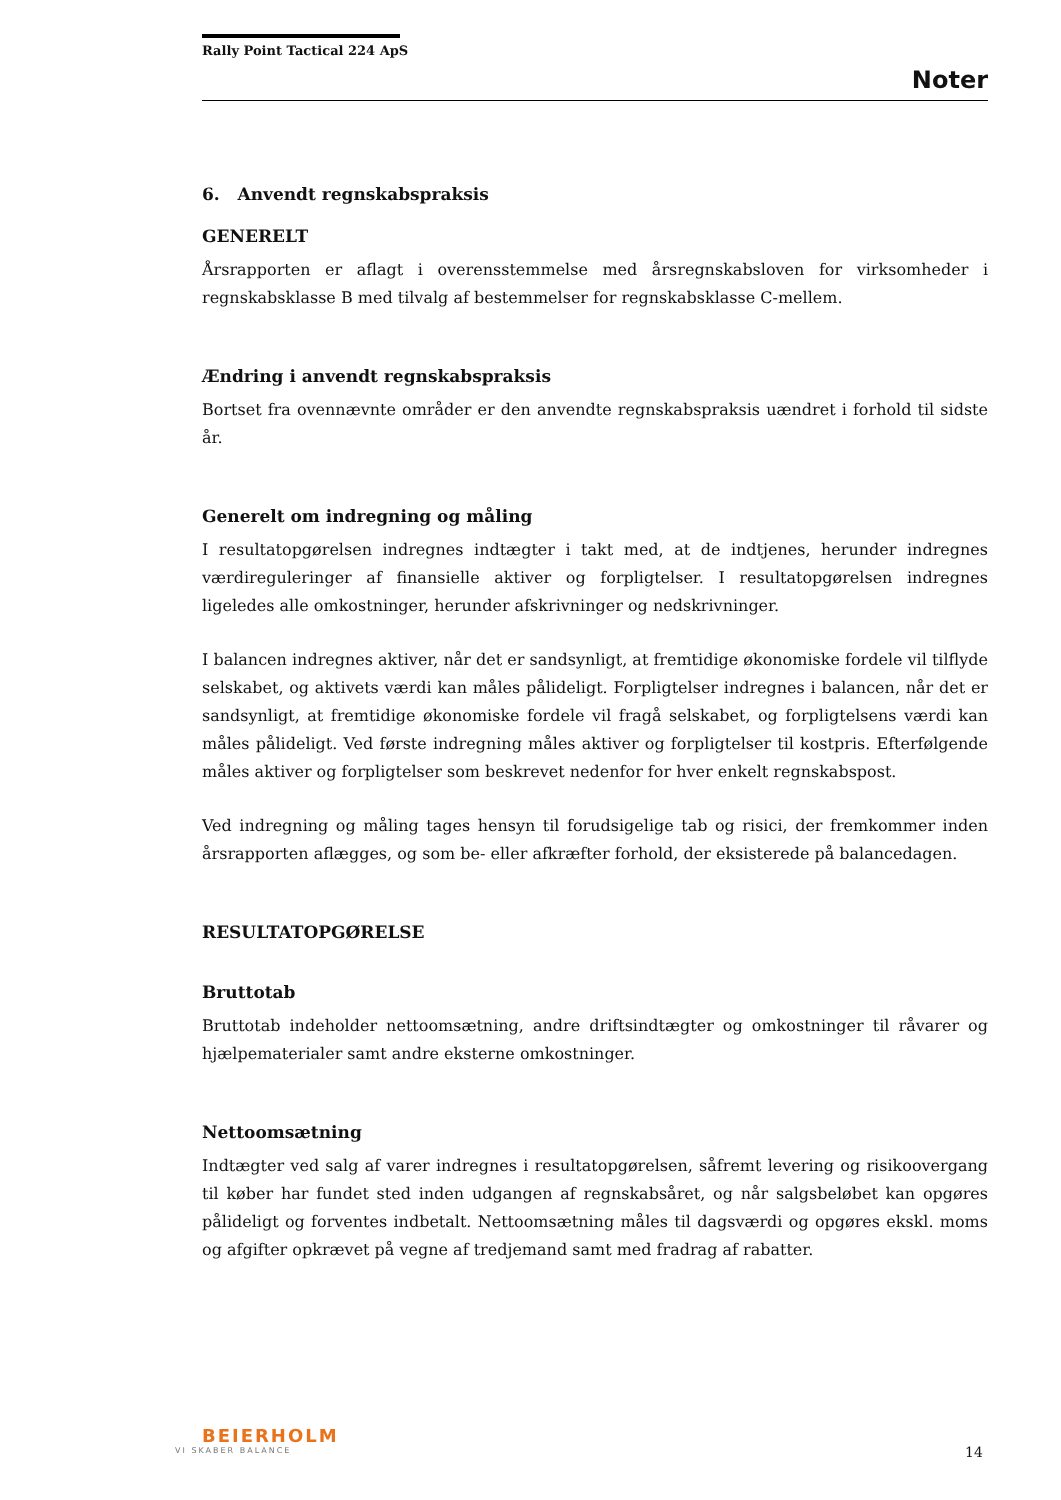Rally Point Tactical 224 ApS
Noter
6. Anvendt regnskabspraksis
GENERELT
Årsrapporten er aflagt i overensstemmelse med årsregnskabsloven for virksomheder i regnskabsklasse B med tilvalg af bestemmelser for regnskabsklasse C-mellem.
Ændring i anvendt regnskabspraksis
Bortset fra ovennævnte områder er den anvendte regnskabspraksis uændret i forhold til sidste år.
Generelt om indregning og måling
I resultatopgørelsen indregnes indtægter i takt med, at de indtjenes, herunder indregnes værdireguleringer af finansielle aktiver og forpligtelser. I resultatopgørelsen indregnes ligeledes alle omkostninger, herunder afskrivninger og nedskrivninger.
I balancen indregnes aktiver, når det er sandsynligt, at fremtidige økonomiske fordele vil tilflyde selskabet, og aktivets værdi kan måles pålideligt. Forpligtelser indregnes i balancen, når det er sandsynligt, at fremtidige økonomiske fordele vil fragå selskabet, og forpligtelsens værdi kan måles pålideligt. Ved første indregning måles aktiver og forpligtelser til kostpris. Efterfølgende måles aktiver og forpligtelser som beskrevet nedenfor for hver enkelt regnskabspost.
Ved indregning og måling tages hensyn til forudsigelige tab og risici, der fremkommer inden årsrapporten aflægges, og som be- eller afkræfter forhold, der eksisterede på balancedagen.
RESULTATOPGØRELSE
Bruttotab
Bruttotab indeholder nettoomsætning, andre driftsindtægter og omkostninger til råvarer og hjælpematerialer samt andre eksterne omkostninger.
Nettoomsætning
Indtægter ved salg af varer indregnes i resultatopgørelsen, såfremt levering og risikoovergang til køber har fundet sted inden udgangen af regnskabsåret, og når salgsbeløbet kan opgøres pålideligt og forventes indbetalt. Nettoomsætning måles til dagsværdi og opgøres ekskl. moms og afgifter opkrævet på vegne af tredjemand samt med fradrag af rabatter.
BEIERHOLM
VI SKABER BALANCE
14